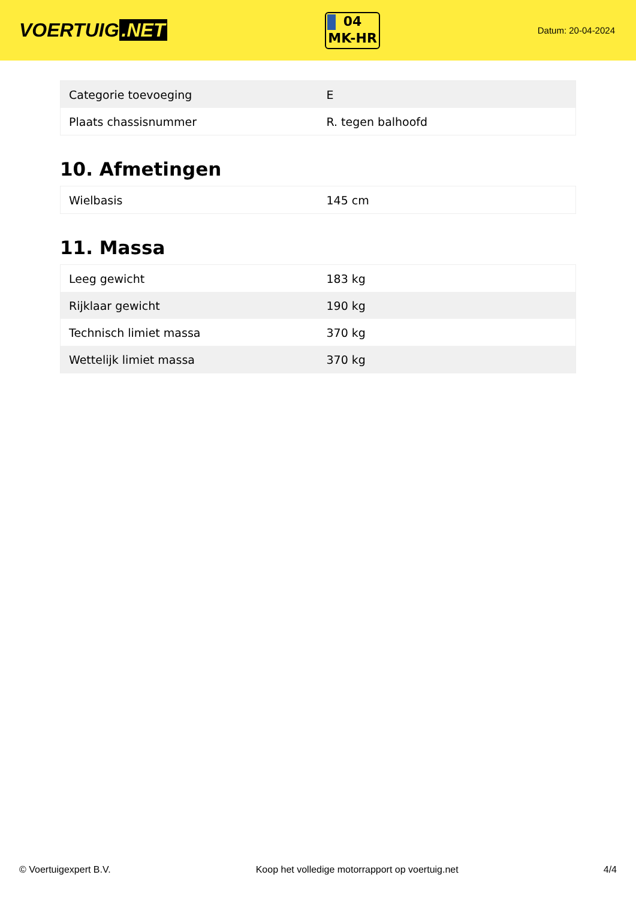VOERTUIG.NET
04
MK-HR
Datum: 20-04-2024
| Categorie toevoeging | E |
| Plaats chassisnummer | R. tegen balhoofd |
10. Afmetingen
| Wielbasis | 145 cm |
11. Massa
| Leeg gewicht | 183 kg |
| Rijklaar gewicht | 190 kg |
| Technisch limiet massa | 370 kg |
| Wettelijk limiet massa | 370 kg |
© Voertuigexpert B.V. Koop het volledige motorrapport op voertuig.net 4/4